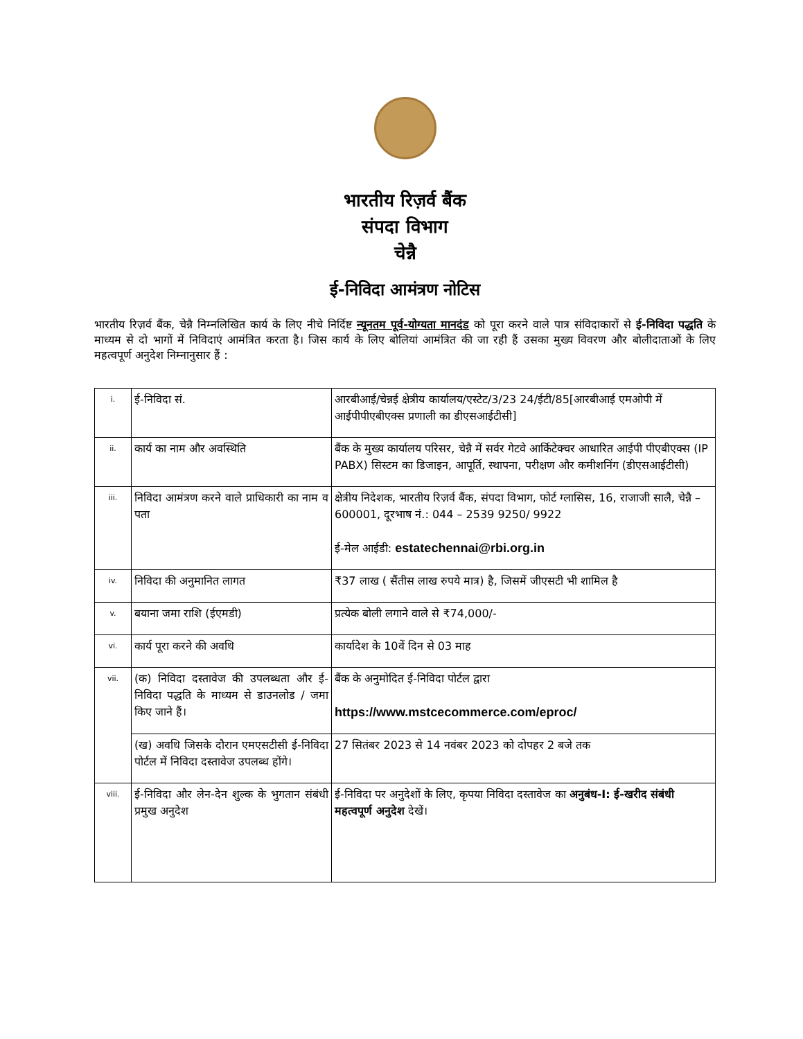भारतीय रिज़र्व बैंक
संपदा विभाग
चेन्नै
ई-निविदा आमंत्रण नोटिस
भारतीय रिज़र्व बैंक, चेन्नै निम्नलिखित कार्य के लिए नीचे निर्दिष्ट न्यूनतम पूर्व-योग्यता मानदंड को पूरा करने वाले पात्र संविदाकारों से ई-निविदा पद्धति के माध्यम से दो भागों में निविदाएं आमंत्रित करता है। जिस कार्य के लिए बोलियां आमंत्रित की जा रही हैं उसका मुख्य विवरण और बोलीदाताओं के लिए महत्वपूर्ण अनुदेश निम्नानुसार हैं :
| i. | ई-निविदा सं. | आरबीआई/चेन्नई क्षेत्रीय कार्यालय/एस्टेट/3/23 24/ईटी/85[आरबीआई एमओपी में आईपीपीएबीएक्स प्रणाली का डीएसआईटीसी] |
| ii. | कार्य का नाम और अवस्थिति | बैंक के मुख्य कार्यालय परिसर, चेन्नै में सर्वर गेटवे आर्किटेक्चर आधारित आईपी पीएबीएक्स (IP PABX) सिस्टम का डिजाइन, आपूर्ति, स्थापना, परीक्षण और कमीशनिंग (डीएसआईटीसी) |
| iii. | निविदा आमंत्रण करने वाले प्राधिकारी का नाम व पता | क्षेत्रीय निदेशक, भारतीय रिज़र्व बैंक, संपदा विभाग, फोर्ट ग्लासिस, 16, राजाजी सालै, चेन्नै – 600001, दूरभाष नं.: 044 – 2539 9250/ 9922 ई-मेल आईडी: estatechennai@rbi.org.in |
| iv. | निविदा की अनुमानित लागत | ₹37 लाख ( सैंतीस लाख रुपये मात्र) है, जिसमें जीएसटी भी शामिल है |
| v. | बयाना जमा राशि (ईएमडी) | प्रत्येक बोली लगाने वाले से ₹74,000/- |
| vi. | कार्य पूरा करने की अवधि | कार्यादेश के 10वें दिन से 03 माह |
| vii. | (क) निविदा दस्तावेज की उपलब्धता और ई-निविदा पद्धति के माध्यम से डाउनलोड / जमा किए जाने हैं। | बैंक के अनुमोदित ई-निविदा पोर्टल द्वारा https://www.mstcecommerce.com/eproc/ |
| | (ख) अवधि जिसके दौरान एमएसटीसी ई-निविदा पोर्टल में निविदा दस्तावेज उपलब्ध होंगे। | 27 सितंबर 2023 से 14 नवंबर 2023 को दोपहर 2 बजे तक |
| viii. | ई-निविदा और लेन-देन शुल्क के भुगतान संबंधी प्रमुख अनुदेश | ई-निविदा पर अनुदेशों के लिए, कृपया निविदा दस्तावेज का अनुबंध-I: ई-खरीद संबंधी महत्वपूर्ण अनुदेश देखें। |